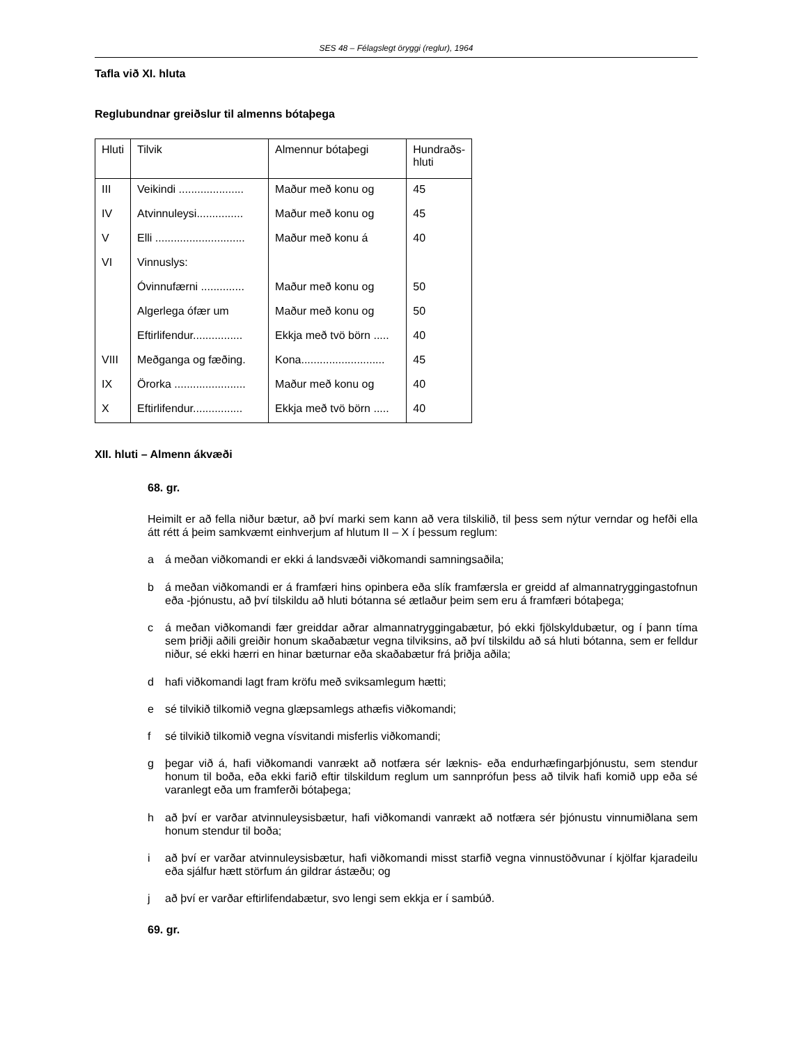SES 48 – Félagslegt öryggi (reglur), 1964
Tafla við XI. hluta
Reglubundnar greiðslur til almenns bótaþega
| Hluti | Tilvik | Almennur bótaþegi | Hundraðs- hluti |
| --- | --- | --- | --- |
| III | Veikindi ..................... | Maður með konu og | 45 |
| IV | Atvinnuleysi............... | Maður með konu og | 45 |
| V | Elli ............................. | Maður með konu á | 40 |
| VI | Vinnuslys: | | |
| | Óvinnufærni .............. | Maður með konu og | 50 |
| | Algerlega ófær um | Maður með konu og | 50 |
| | Eftirlifendur................ | Ekkja með tvö börn ..... | 40 |
| VIII | Meðganga og fæðing. | Kona........................... | 45 |
| IX | Örorka ....................... | Maður með konu og | 40 |
| X | Eftirlifendur................ | Ekkja með tvö börn ..... | 40 |
XII. hluti – Almenn ákvæði
68. gr.
Heimilt er að fella niður bætur, að því marki sem kann að vera tilskilið, til þess sem nýtur verndar og hefði ella átt rétt á þeim samkvæmt einhverjum af hlutum II – X í þessum reglum:
a á meðan viðkomandi er ekki á landsvæði viðkomandi samningsaðila;
b á meðan viðkomandi er á framfæri hins opinbera eða slík framfærsla er greidd af almannatryggingastofnun eða -þjónustu, að því tilskildu að hluti bótanna sé ætlaður þeim sem eru á framfæri bótaþega;
c á meðan viðkomandi fær greiddar aðrar almannatryggingabætur, þó ekki fjölskyldubætur, og í þann tíma sem þriðji aðili greiðir honum skaðabætur vegna tilviksins, að því tilskildu að sá hluti bótanna, sem er felldur niður, sé ekki hærri en hinar bæturnar eða skaðabætur frá þriðja aðila;
d hafi viðkomandi lagt fram kröfu með sviksamlegum hætti;
e sé tilvikið tilkomið vegna glæpsamlegs athæfis viðkomandi;
f sé tilvikið tilkomið vegna vísvitandi misferlis viðkomandi;
g þegar við á, hafi viðkomandi vanrækt að notfæra sér læknis- eða endurhæfingarþjónustu, sem stendur honum til boða, eða ekki farið eftir tilskildum reglum um sannprófun þess að tilvik hafi komið upp eða sé varanlegt eða um framferði bótaþega;
h að því er varðar atvinnuleysisbætur, hafi viðkomandi vanrækt að notfæra sér þjónustu vinnumiðlana sem honum stendur til boða;
i að því er varðar atvinnuleysisbætur, hafi viðkomandi misst starfið vegna vinnustöðvunar í kjölfar kjaradeilu eða sjálfur hætt störfum án gildrar ástæðu; og
j að því er varðar eftirlifendabætur, svo lengi sem ekkja er í sambúð.
69. gr.